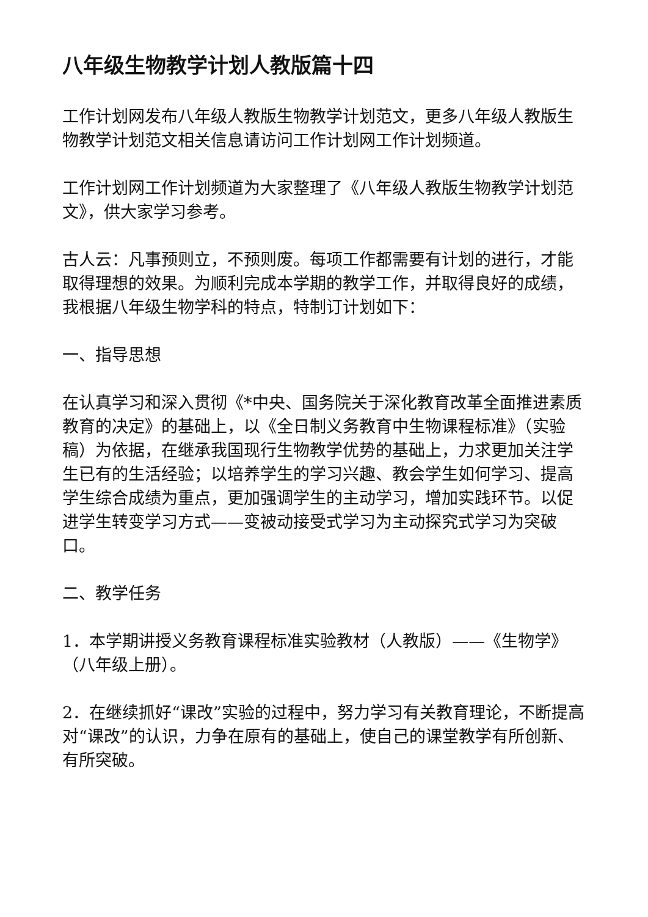八年级生物教学计划人教版篇十四
工作计划网发布八年级人教版生物教学计划范文，更多八年级人教版生物教学计划范文相关信息请访问工作计划网工作计划频道。
工作计划网工作计划频道为大家整理了《八年级人教版生物教学计划范文》，供大家学习参考。
古人云：凡事预则立，不预则废。每项工作都需要有计划的进行，才能取得理想的效果。为顺利完成本学期的教学工作，并取得良好的成绩，我根据八年级生物学科的特点，特制订计划如下：
一、指导思想
在认真学习和深入贯彻《*中央、国务院关于深化教育改革全面推进素质教育的决定》的基础上，以《全日制义务教育中生物课程标准》（实验稿）为依据，在继承我国现行生物教学优势的基础上，力求更加关注学生已有的生活经验；以培养学生的学习兴趣、教会学生如何学习、提高学生综合成绩为重点，更加强调学生的主动学习，增加实践环节。以促进学生转变学习方式——变被动接受式学习为主动探究式学习为突破口。
二、教学任务
1．本学期讲授义务教育课程标准实验教材（人教版）——《生物学》（八年级上册）。
2．在继续抓好“课改”实验的过程中，努力学习有关教育理论，不断提高对“课改”的认识，力争在原有的基础上，使自己的课堂教学有所创新、有所突破。